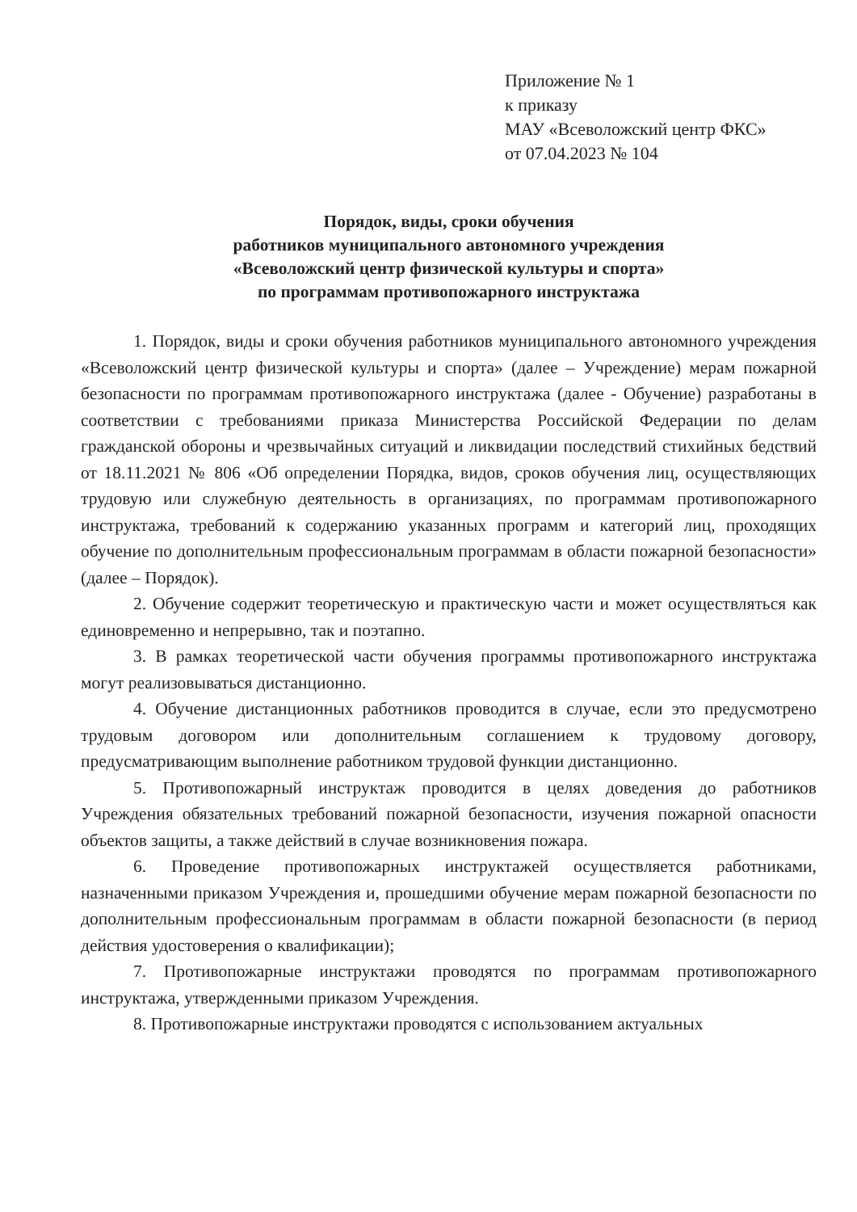Приложение № 1
к приказу
МАУ «Всеволожский центр ФКС»
от 07.04.2023 № 104
Порядок, виды, сроки обучения
работников муниципального автономного учреждения
«Всеволожский центр физической культуры и спорта»
по программам противопожарного инструктажа
1. Порядок, виды и сроки обучения работников муниципального автономного учреждения «Всеволожский центр физической культуры и спорта» (далее – Учреждение) мерам пожарной безопасности по программам противопожарного инструктажа (далее - Обучение) разработаны в соответствии с требованиями приказа Министерства Российской Федерации по делам гражданской обороны и чрезвычайных ситуаций и ликвидации последствий стихийных бедствий от 18.11.2021 № 806 «Об определении Порядка, видов, сроков обучения лиц, осуществляющих трудовую или служебную деятельность в организациях, по программам противопожарного инструктажа, требований к содержанию указанных программ и категорий лиц, проходящих обучение по дополнительным профессиональным программам в области пожарной безопасности» (далее – Порядок).
2. Обучение содержит теоретическую и практическую части и может осуществляться как единовременно и непрерывно, так и поэтапно.
3. В рамках теоретической части обучения программы противопожарного инструктажа могут реализовываться дистанционно.
4. Обучение дистанционных работников проводится в случае, если это предусмотрено трудовым договором или дополнительным соглашением к трудовому договору, предусматривающим выполнение работником трудовой функции дистанционно.
5. Противопожарный инструктаж проводится в целях доведения до работников Учреждения обязательных требований пожарной безопасности, изучения пожарной опасности объектов защиты, а также действий в случае возникновения пожара.
6. Проведение противопожарных инструктажей осуществляется работниками, назначенными приказом Учреждения и, прошедшими обучение мерам пожарной безопасности по дополнительным профессиональным программам в области пожарной безопасности (в период действия удостоверения о квалификации);
7. Противопожарные инструктажи проводятся по программам противопожарного инструктажа, утвержденными приказом Учреждения.
8. Противопожарные инструктажи проводятся с использованием актуальных